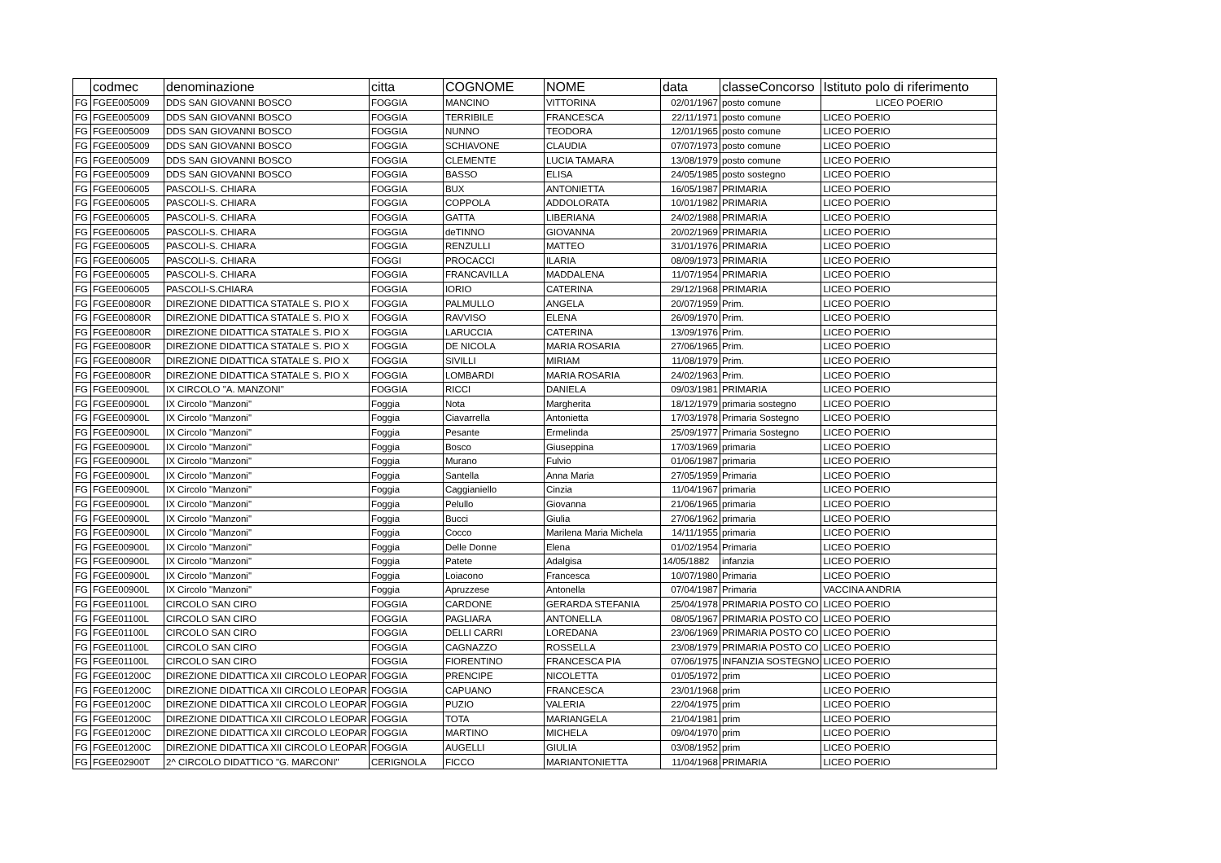| | codmec | denominazione | citta | COGNOME | NOME | data | classeConcorso | Istituto polo di riferimento |
| --- | --- | --- | --- | --- | --- | --- | --- | --- |
| FG | FGEE005009 | DDS SAN GIOVANNI BOSCO | FOGGIA | MANCINO | VITTORINA | 02/01/1967 | posto comune | LICEO POERIO |
| FG | FGEE005009 | DDS SAN GIOVANNI BOSCO | FOGGIA | TERRIBILE | FRANCESCA | 22/11/1971 | posto comune | LICEO POERIO |
| FG | FGEE005009 | DDS SAN GIOVANNI BOSCO | FOGGIA | NUNNO | TEODORA | 12/01/1965 | posto comune | LICEO POERIO |
| FG | FGEE005009 | DDS SAN GIOVANNI BOSCO | FOGGIA | SCHIAVONE | CLAUDIA | 07/07/1973 | posto comune | LICEO POERIO |
| FG | FGEE005009 | DDS SAN GIOVANNI BOSCO | FOGGIA | CLEMENTE | LUCIA TAMARA | 13/08/1979 | posto comune | LICEO POERIO |
| FG | FGEE005009 | DDS SAN GIOVANNI BOSCO | FOGGIA | BASSO | ELISA | 24/05/1985 | posto sostegno | LICEO POERIO |
| FG | FGEE006005 | PASCOLI-S. CHIARA | FOGGIA | BUX | ANTONIETTA | 16/05/1987 | PRIMARIA | LICEO POERIO |
| FG | FGEE006005 | PASCOLI-S. CHIARA | FOGGIA | COPPOLA | ADDOLORATA | 10/01/1982 | PRIMARIA | LICEO POERIO |
| FG | FGEE006005 | PASCOLI-S. CHIARA | FOGGIA | GATTA | LIBERIANA | 24/02/1988 | PRIMARIA | LICEO POERIO |
| FG | FGEE006005 | PASCOLI-S. CHIARA | FOGGIA | deTINNO | GIOVANNA | 20/02/1969 | PRIMARIA | LICEO POERIO |
| FG | FGEE006005 | PASCOLI-S. CHIARA | FOGGIA | RENZULLI | MATTEO | 31/01/1976 | PRIMARIA | LICEO POERIO |
| FG | FGEE006005 | PASCOLI-S. CHIARA | FOGGI | PROCACCI | ILARIA | 08/09/1973 | PRIMARIA | LICEO POERIO |
| FG | FGEE006005 | PASCOLI-S. CHIARA | FOGGIA | FRANCAVILLA | MADDALENA | 11/07/1954 | PRIMARIA | LICEO POERIO |
| FG | FGEE006005 | PASCOLI-S.CHIARA | FOGGIA | IORIO | CATERINA | 29/12/1968 | PRIMARIA | LICEO POERIO |
| FG | FGEE00800R | DIREZIONE DIDATTICA STATALE S. PIO X | FOGGIA | PALMULLO | ANGELA | 20/07/1959 | Prim. | LICEO POERIO |
| FG | FGEE00800R | DIREZIONE DIDATTICA STATALE S. PIO X | FOGGIA | RAVVISO | ELENA | 26/09/1970 | Prim. | LICEO POERIO |
| FG | FGEE00800R | DIREZIONE DIDATTICA STATALE S. PIO X | FOGGIA | LARUCCIA | CATERINA | 13/09/1976 | Prim. | LICEO POERIO |
| FG | FGEE00800R | DIREZIONE DIDATTICA STATALE S. PIO X | FOGGIA | DE NICOLA | MARIA ROSARIA | 27/06/1965 | Prim. | LICEO POERIO |
| FG | FGEE00800R | DIREZIONE DIDATTICA STATALE S. PIO X | FOGGIA | SIVILLI | MIRIAM | 11/08/1979 | Prim. | LICEO POERIO |
| FG | FGEE00800R | DIREZIONE DIDATTICA STATALE S. PIO X | FOGGIA | LOMBARDI | MARIA ROSARIA | 24/02/1963 | Prim. | LICEO POERIO |
| FG | FGEE00900L | IX CIRCOLO "A. MANZONI" | FOGGIA | RICCI | DANIELA | 09/03/1981 | PRIMARIA | LICEO POERIO |
| FG | FGEE00900L | IX Circolo ''Manzoni'' | Foggia | Nota | Margherita | 18/12/1979 | primaria sostegno | LICEO POERIO |
| FG | FGEE00900L | IX Circolo ''Manzoni'' | Foggia | Ciavarrella | Antonietta | 17/03/1978 | Primaria Sostegno | LICEO POERIO |
| FG | FGEE00900L | IX Circolo ''Manzoni'' | Foggia | Pesante | Ermelinda | 25/09/1977 | Primaria Sostegno | LICEO POERIO |
| FG | FGEE00900L | IX Circolo ''Manzoni'' | Foggia | Bosco | Giuseppina | 17/03/1969 | primaria | LICEO POERIO |
| FG | FGEE00900L | IX Circolo ''Manzoni'' | Foggia | Murano | Fulvio | 01/06/1987 | primaria | LICEO POERIO |
| FG | FGEE00900L | IX Circolo ''Manzoni'' | Foggia | Santella | Anna Maria | 27/05/1959 | Primaria | LICEO POERIO |
| FG | FGEE00900L | IX Circolo ''Manzoni'' | Foggia | Caggianiello | Cinzia | 11/04/1967 | primaria | LICEO POERIO |
| FG | FGEE00900L | IX Circolo ''Manzoni'' | Foggia | Pelullo | Giovanna | 21/06/1965 | primaria | LICEO POERIO |
| FG | FGEE00900L | IX Circolo ''Manzoni'' | Foggia | Bucci | Giulia | 27/06/1962 | primaria | LICEO POERIO |
| FG | FGEE00900L | IX Circolo ''Manzoni'' | Foggia | Cocco | Marilena Maria Michela | 14/11/1955 | primaria | LICEO POERIO |
| FG | FGEE00900L | IX Circolo ''Manzoni'' | Foggia | Delle Donne | Elena | 01/02/1954 | Primaria | LICEO POERIO |
| FG | FGEE00900L | IX Circolo ''Manzoni'' | Foggia | Patete | Adalgisa | 14/05/1882 | infanzia | LICEO POERIO |
| FG | FGEE00900L | IX Circolo ''Manzoni'' | Foggia | Loiacono | Francesca | 10/07/1980 | Primaria | LICEO POERIO |
| FG | FGEE00900L | IX Circolo ''Manzoni'' | Foggia | Apruzzese | Antonella | 07/04/1987 | Primaria | VACCINA ANDRIA |
| FG | FGEE01100L | CIRCOLO SAN CIRO | FOGGIA | CARDONE | GERARDA STEFANIA | 25/04/1978 | PRIMARIA POSTO CO | LICEO POERIO |
| FG | FGEE01100L | CIRCOLO SAN CIRO | FOGGIA | PAGLIARA | ANTONELLA | 08/05/1967 | PRIMARIA POSTO CO | LICEO POERIO |
| FG | FGEE01100L | CIRCOLO SAN CIRO | FOGGIA | DELLI CARRI | LOREDANA | 23/06/1969 | PRIMARIA POSTO CO | LICEO POERIO |
| FG | FGEE01100L | CIRCOLO SAN CIRO | FOGGIA | CAGNAZZO | ROSSELLA | 23/08/1979 | PRIMARIA POSTO CO | LICEO POERIO |
| FG | FGEE01100L | CIRCOLO SAN CIRO | FOGGIA | FIORENTINO | FRANCESCA PIA | 07/06/1975 | INFANZIA SOSTEGNO | LICEO POERIO |
| FG | FGEE01200C | DIREZIONE DIDATTICA XII CIRCOLO LEOPAR | FOGGIA | PRENCIPE | NICOLETTA | 01/05/1972 | prim | LICEO POERIO |
| FG | FGEE01200C | DIREZIONE DIDATTICA XII CIRCOLO LEOPAR | FOGGIA | CAPUANO | FRANCESCA | 23/01/1968 | prim | LICEO POERIO |
| FG | FGEE01200C | DIREZIONE DIDATTICA XII CIRCOLO LEOPAR | FOGGIA | PUZIO | VALERIA | 22/04/1975 | prim | LICEO POERIO |
| FG | FGEE01200C | DIREZIONE DIDATTICA XII CIRCOLO LEOPAR | FOGGIA | TOTA | MARIANGELA | 21/04/1981 | prim | LICEO POERIO |
| FG | FGEE01200C | DIREZIONE DIDATTICA XII CIRCOLO LEOPAR | FOGGIA | MARTINO | MICHELA | 09/04/1970 | prim | LICEO POERIO |
| FG | FGEE01200C | DIREZIONE DIDATTICA XII CIRCOLO LEOPAR | FOGGIA | AUGELLI | GIULIA | 03/08/1952 | prim | LICEO POERIO |
| FG | FGEE02900T | 2^ CIRCOLO DIDATTICO "G. MARCONI" | CERIGNOLA | FICCO | MARIANTONIETTA | 11/04/1968 | PRIMARIA | LICEO POERIO |